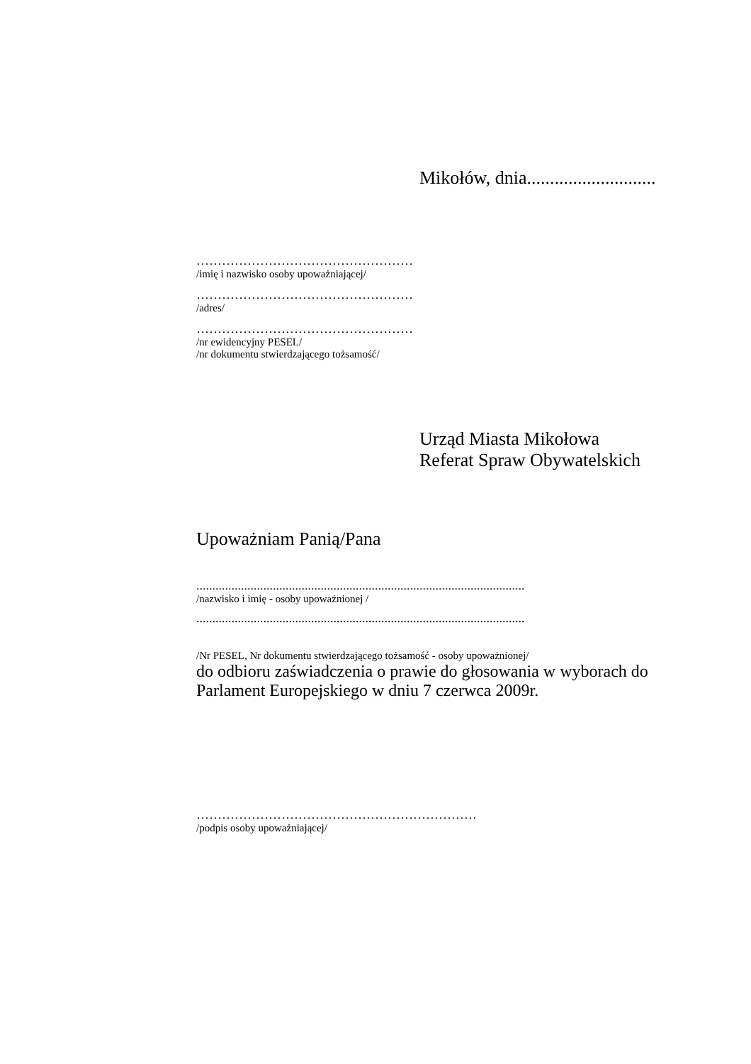Mikołów, dnia............................
……………………………………………
/imię i nazwisko osoby upoważniającej/
……………………………………………
/adres/
……………………………………………
/nr ewidencyjny PESEL/
/nr dokumentu stwierdzającego tożsamość/
Urząd Miasta Mikołowa
Referat Spraw Obywatelskich
Upoważniam Panią/Pana
.......................................................................................................
/nazwisko i imię - osoby upoważnionej /
.......................................................................................................
/Nr PESEL, Nr dokumentu stwierdzającego tożsamość - osoby upoważnionej/
do odbioru zaświadczenia o prawie do głosowania w wyborach do Parlament Europejskiego w dniu 7 czerwca 2009r.
…………………………………………………………
/podpis osoby upoważniającej/